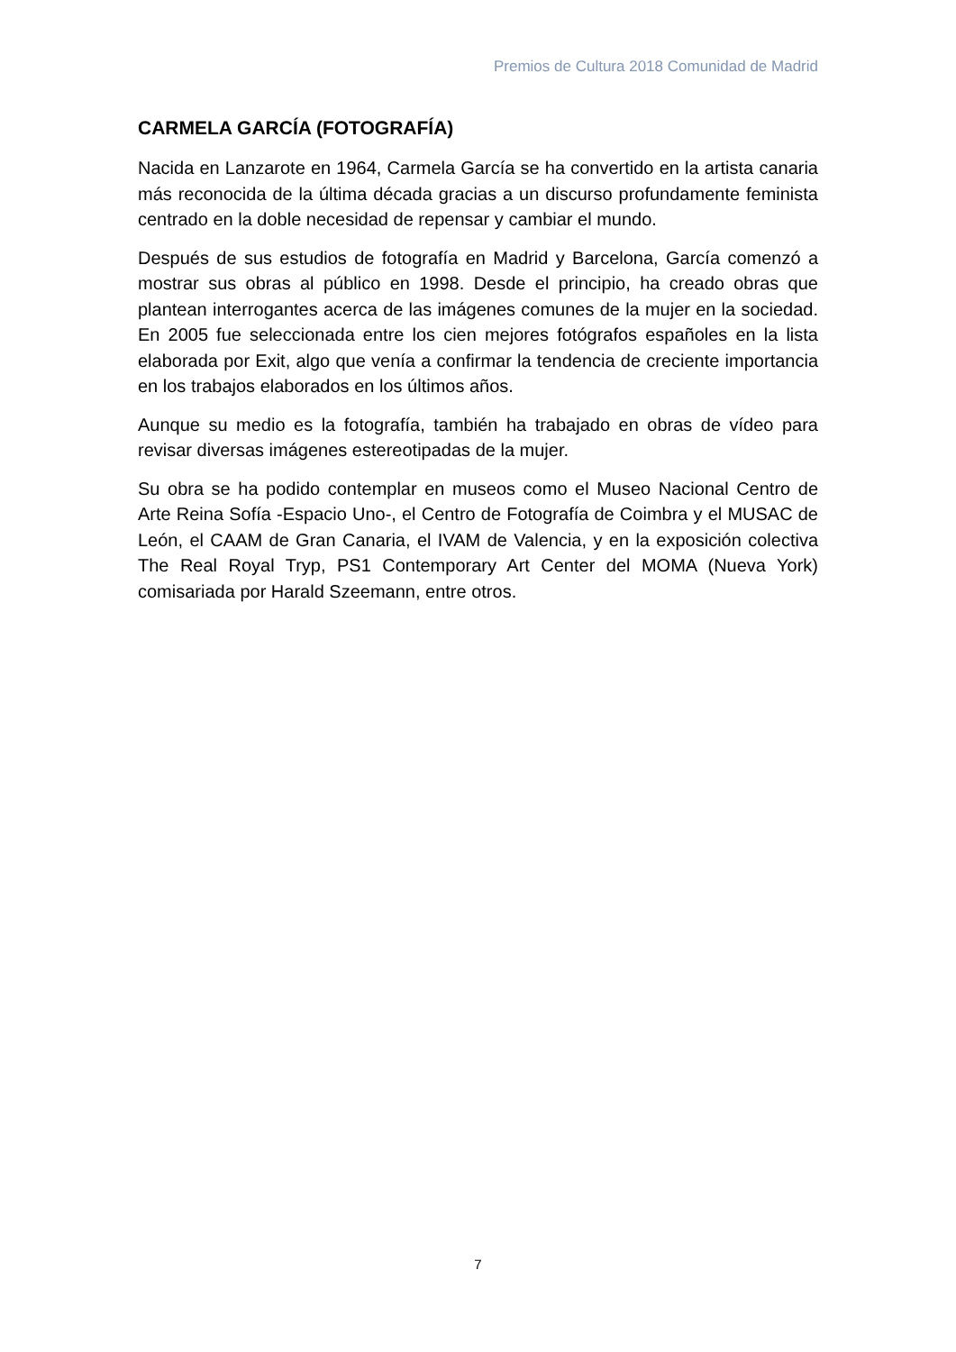Premios de Cultura 2018 Comunidad de Madrid
CARMELA GARCÍA (FOTOGRAFÍA)
Nacida en Lanzarote en 1964, Carmela García se ha convertido en la artista canaria más reconocida de la última década gracias a un discurso profundamente feminista centrado en la doble necesidad de repensar y cambiar el mundo.
Después de sus estudios de fotografía en Madrid y Barcelona, García comenzó a mostrar sus obras al público en 1998. Desde el principio, ha creado obras que plantean interrogantes acerca de las imágenes comunes de la mujer en la sociedad. En 2005 fue seleccionada entre los cien mejores fotógrafos españoles en la lista elaborada por Exit, algo que venía a confirmar la tendencia de creciente importancia en los trabajos elaborados en los últimos años.
Aunque su medio es la fotografía, también ha trabajado en obras de vídeo para revisar diversas imágenes estereotipadas de la mujer.
Su obra se ha podido contemplar en museos como el Museo Nacional Centro de Arte Reina Sofía -Espacio Uno-, el Centro de Fotografía de Coimbra y el MUSAC de León, el CAAM de Gran Canaria, el IVAM de Valencia, y en la exposición colectiva The Real Royal Tryp, PS1 Contemporary Art Center del MOMA (Nueva York) comisariada por Harald Szeemann, entre otros.
7